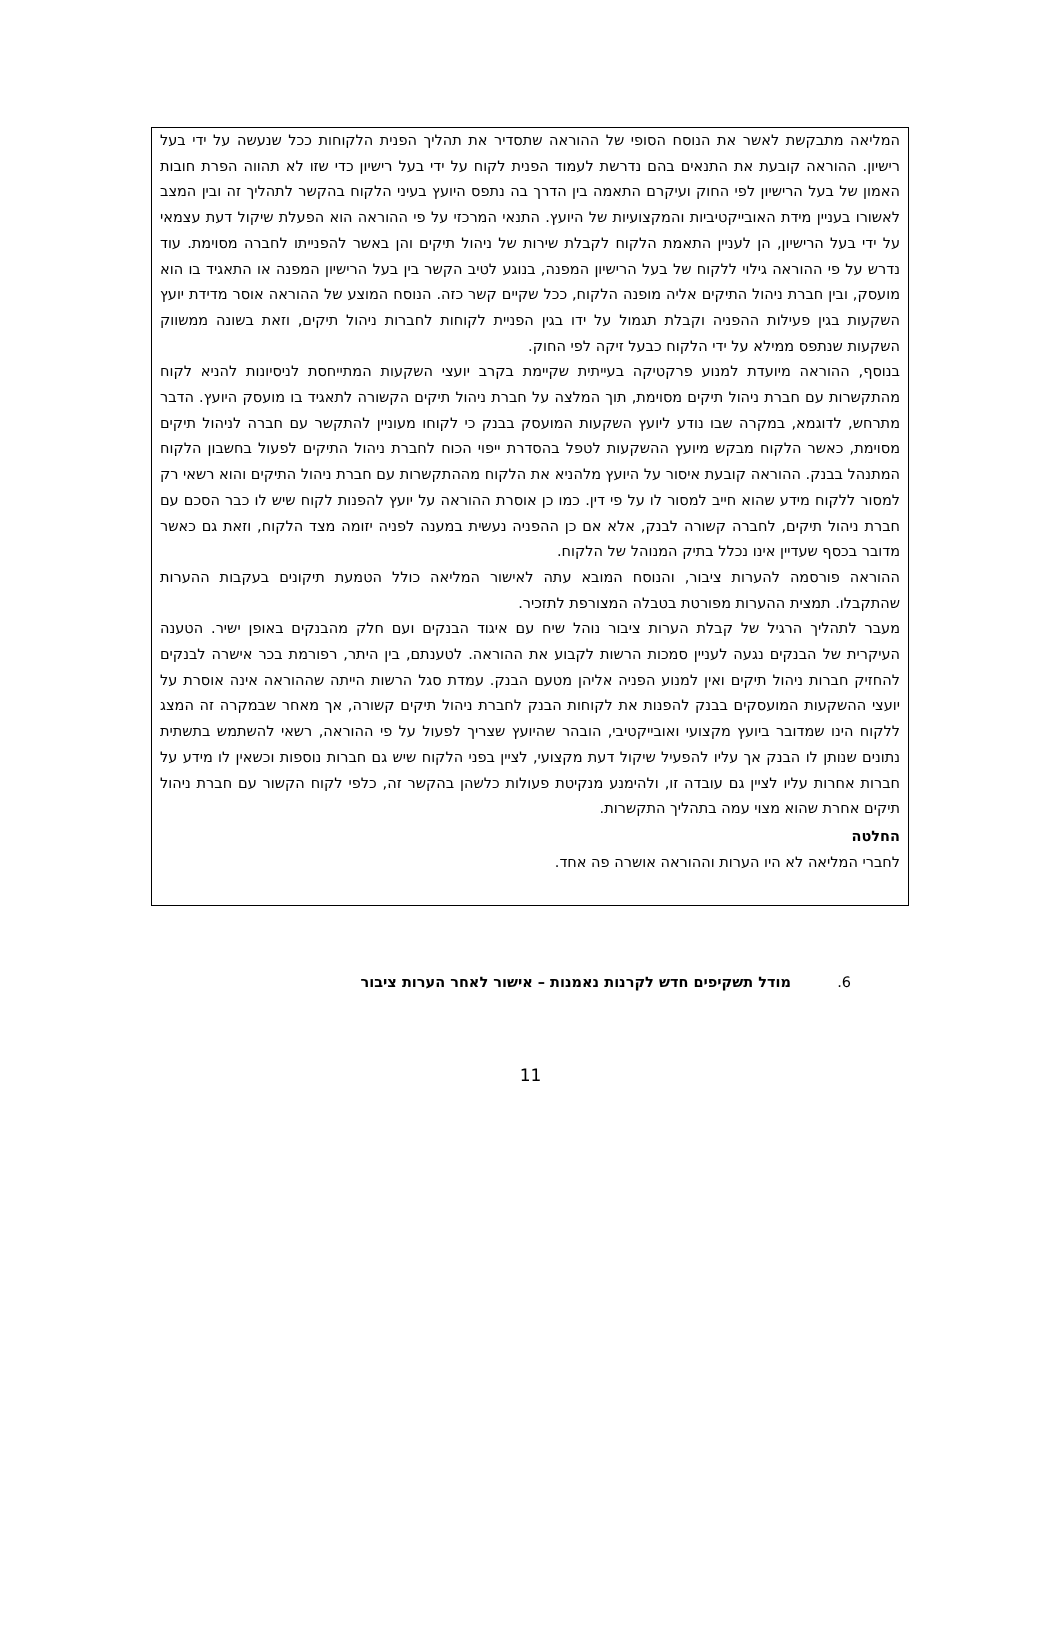המליאה מתבקשת לאשר את הנוסח הסופי של ההוראה שתסדיר את תהליך הפנית הלקוחות ככל שנעשה על ידי בעל רישיון. ההוראה קובעת את התנאים בהם נדרשת לעמוד הפנית לקוח על ידי בעל רישיון כדי שזו לא תהווה הפרת חובות האמון של בעל הרישיון לפי החוק ועיקרם התאמה בין הדרך בה נתפס היועץ בעיני הלקוח בהקשר לתהליך זה ובין המצב לאשורו בעניין מידת האובייקטיביות והמקצועיות של היועץ. התנאי המרכזי על פי ההוראה הוא הפעלת שיקול דעת עצמאי על ידי בעל הרישיון, הן לעניין התאמת הלקוח לקבלת שירות של ניהול תיקים והן באשר להפנייתו לחברה מסוימת. עוד נדרש על פי ההוראה גילוי ללקוח של בעל הרישיון המפנה, בנוגע לטיב הקשר בין בעל הרישיון המפנה או התאגיד בו הוא מועסק, ובין חברת ניהול התיקים אליה מופנה הלקוח, ככל שקיים קשר כזה. הנוסח המוצע של ההוראה אוסר מדידת יועץ השקעות בגין פעילות ההפניה וקבלת תגמול על ידו בגין הפניית לקוחות לחברות ניהול תיקים, וזאת בשונה ממשווק השקעות שנתפס ממילא על ידי הלקוח כבעל זיקה לפי החוק.
בנוסף, ההוראה מיועדת למנוע פרקטיקה בעייתית שקיימת בקרב יועצי השקעות המתייחסת לניסיונות להניא לקוח מהתקשרות עם חברת ניהול תיקים מסוימת, תוך המלצה על חברת ניהול תיקים הקשורה לתאגיד בו מועסק היועץ. הדבר מתרחש, לדוגמא, במקרה שבו נודע ליועץ השקעות המועסק בבנק כי לקוחו מעוניין להתקשר עם חברה לניהול תיקים מסוימת, כאשר הלקוח מבקש מיועץ ההשקעות לטפל בהסדרת ייפוי הכוח לחברת ניהול התיקים לפעול בחשבון הלקוח המתנהל בבנק. ההוראה קובעת איסור על היועץ מלהניא את הלקוח מההתקשרות עם חברת ניהול התיקים והוא רשאי רק למסור ללקוח מידע שהוא חייב למסור לו על פי דין. כמו כן אוסרת ההוראה על יועץ להפנות לקוח שיש לו כבר הסכם עם חברת ניהול תיקים, לחברה קשורה לבנק, אלא אם כן ההפניה נעשית במענה לפניה יזומה מצד הלקוח, וזאת גם כאשר מדובר בכסף שעדיין אינו נכלל בתיק המנוהל של הלקוח.
ההוראה פורסמה להערות ציבור, והנוסח המובא עתה לאישור המליאה כולל הטמעת תיקונים בעקבות ההערות שהתקבלו. תמצית ההערות מפורטת בטבלה המצורפת לתזכיר.
מעבר לתהליך הרגיל של קבלת הערות ציבור נוהל שיח עם איגוד הבנקים ועם חלק מהבנקים באופן ישיר. הטענה העיקרית של הבנקים נגעה לעניין סמכות הרשות לקבוע את ההוראה. לטענתם, בין היתר, רפורמת בכר אישרה לבנקים להחזיק חברות ניהול תיקים ואין למנוע הפניה אליהן מטעם הבנק. עמדת סגל הרשות הייתה שההוראה אינה אוסרת על יועצי ההשקעות המועסקים בבנק להפנות את לקוחות הבנק לחברת ניהול תיקים קשורה, אך מאחר שבמקרה זה המצג ללקוח הינו שמדובר ביועץ מקצועי ואובייקטיבי, הובהר שהיועץ שצריך לפעול על פי ההוראה, רשאי להשתמש בתשתית נתונים שנותן לו הבנק אך עליו להפעיל שיקול דעת מקצועי, לציין בפני הלקוח שיש גם חברות נוספות וכשאין לו מידע על חברות אחרות עליו לציין גם עובדה זו, ולהימנע מנקיטת פעולות כלשהן בהקשר זה, כלפי לקוח הקשור עם חברת ניהול תיקים אחרת שהוא מצוי עמה בתהליך התקשרות.
החלטה
לחברי המליאה לא היו הערות וההוראה אושרה פה אחד.
6. מודל תשקיפים חדש לקרנות נאמנות – אישור לאחר הערות ציבור
11